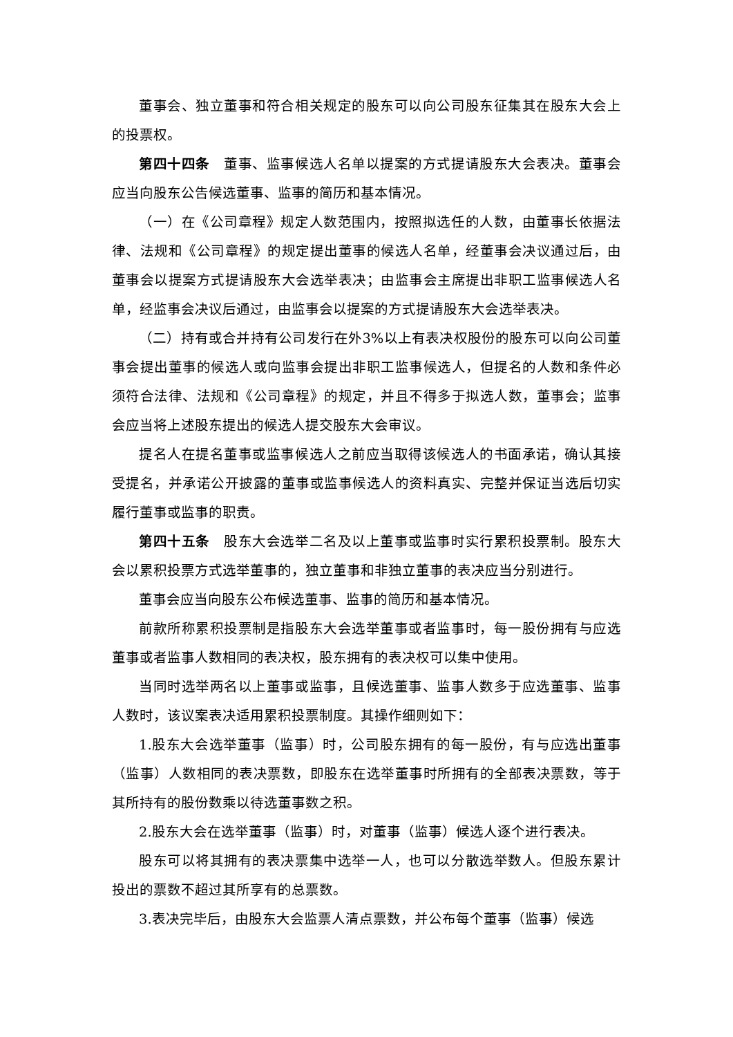董事会、独立董事和符合相关规定的股东可以向公司股东征集其在股东大会上的投票权。
第四十四条　董事、监事候选人名单以提案的方式提请股东大会表决。董事会应当向股东公告候选董事、监事的简历和基本情况。
（一）在《公司章程》规定人数范围内，按照拟选任的人数，由董事长依据法律、法规和《公司章程》的规定提出董事的候选人名单，经董事会决议通过后，由董事会以提案方式提请股东大会选举表决；由监事会主席提出非职工监事候选人名单，经监事会决议后通过，由监事会以提案的方式提请股东大会选举表决。
（二）持有或合并持有公司发行在外3%以上有表决权股份的股东可以向公司董事会提出董事的候选人或向监事会提出非职工监事候选人，但提名的人数和条件必须符合法律、法规和《公司章程》的规定，并且不得多于拟选人数，董事会；监事会应当将上述股东提出的候选人提交股东大会审议。
提名人在提名董事或监事候选人之前应当取得该候选人的书面承诺，确认其接受提名，并承诺公开披露的董事或监事候选人的资料真实、完整并保证当选后切实履行董事或监事的职责。
第四十五条　股东大会选举二名及以上董事或监事时实行累积投票制。股东大会以累积投票方式选举董事的，独立董事和非独立董事的表决应当分别进行。
董事会应当向股东公布候选董事、监事的简历和基本情况。
前款所称累积投票制是指股东大会选举董事或者监事时，每一股份拥有与应选董事或者监事人数相同的表决权，股东拥有的表决权可以集中使用。
当同时选举两名以上董事或监事，且候选董事、监事人数多于应选董事、监事人数时，该议案表决适用累积投票制度。其操作细则如下：
1.股东大会选举董事（监事）时，公司股东拥有的每一股份，有与应选出董事（监事）人数相同的表决票数，即股东在选举董事时所拥有的全部表决票数，等于其所持有的股份数乘以待选董事数之积。
2.股东大会在选举董事（监事）时，对董事（监事）候选人逐个进行表决。
股东可以将其拥有的表决票集中选举一人，也可以分散选举数人。但股东累计投出的票数不超过其所享有的总票数。
3.表决完毕后，由股东大会监票人清点票数，并公布每个董事（监事）候选